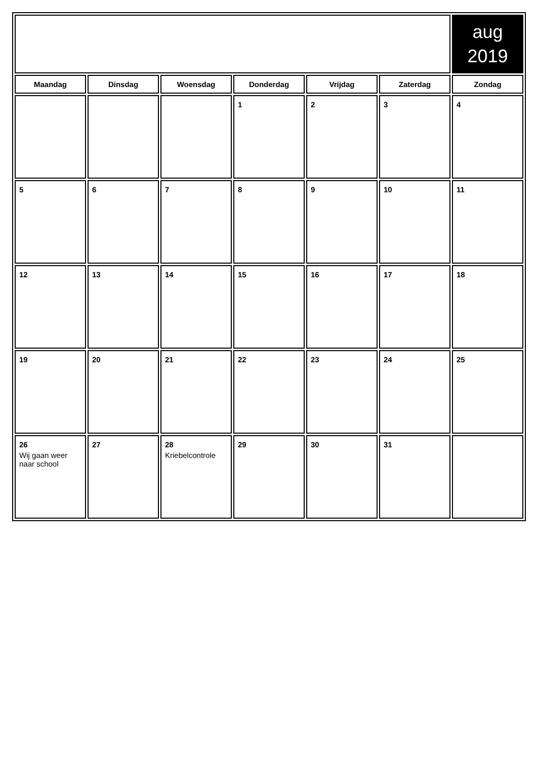| | | | | | | aug 2019 |
| Maandag | Dinsdag | Woensdag | Donderdag | Vrijdag | Zaterdag | Zondag |
| | | | 1 | 2 | 3 | 4 |
| 5 | 6 | 7 | 8 | 9 | 10 | 11 |
| 12 | 13 | 14 | 15 | 16 | 17 | 18 |
| 19 | 20 | 21 | 22 | 23 | 24 | 25 |
| 26 Wij gaan weer naar school | 27 | 28 Kriebelcontrole | 29 | 30 | 31 | |